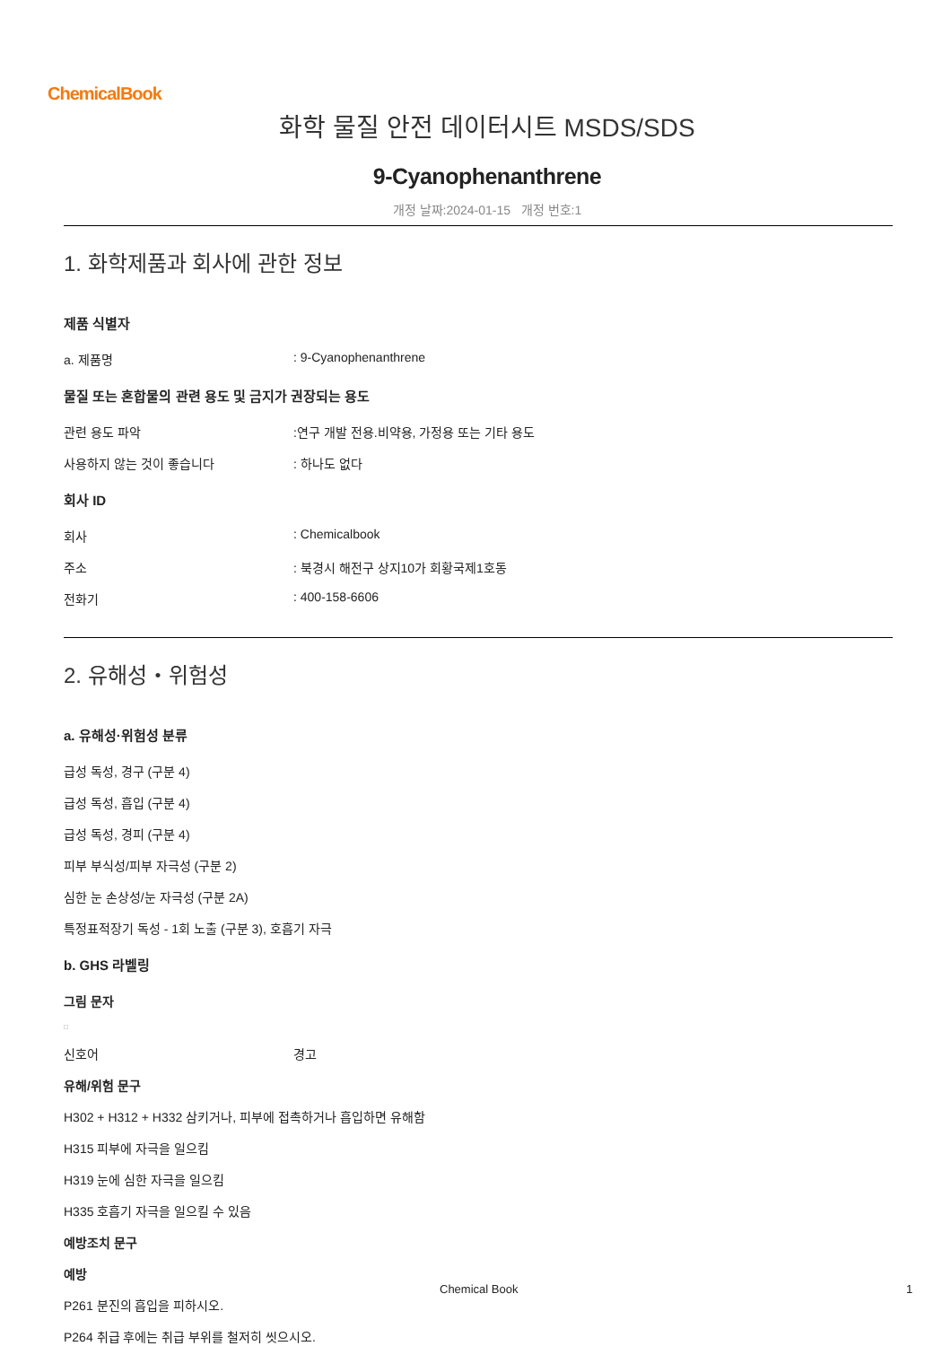ChemicalBook
화학 물질 안전 데이터시트 MSDS/SDS
9-Cyanophenanthrene
개정 날짜:2024-01-15 개정 번호:1
1. 화학제품과 회사에 관한 정보
제품 식별자
a. 제품명: 9-Cyanophenanthrene
물질 또는 혼합물의 관련 용도 및 금지가 권장되는 용도
관련 용도 파악:연구 개발 전용.비약용, 가정용 또는 기타 용도
사용하지 않는 것이 좋습니다: 하나도 없다
회사 ID
회사: Chemicalbook
주소: 북경시 해전구 상지10가 회황국제1호동
전화기: 400-158-6606
2. 유해성・위험성
a. 유해성·위험성 분류
급성 독성, 경구 (구분 4)
급성 독성, 흡입 (구분 4)
급성 독성, 경피 (구분 4)
피부 부식성/피부 자극성 (구분 2)
심한 눈 손상성/눈 자극성 (구분 2A)
특정표적장기 독성 - 1회 노출 (구분 3), 호흡기 자극
b. GHS 라벨링
그림 문자
□
신호어 경고
유해/위험 문구
H302 + H312 + H332 삼키거나, 피부에 접촉하거나 흡입하면 유해함
H315 피부에 자극을 일으킴
H319 눈에 심한 자극을 일으킴
H335 호흡기 자극을 일으킬 수 있음
예방조치 문구
예방
P261 분진의 흡입을 피하시오.
P264 취급 후에는 취급 부위를 철저히 씻으시오.
Chemical Book 1